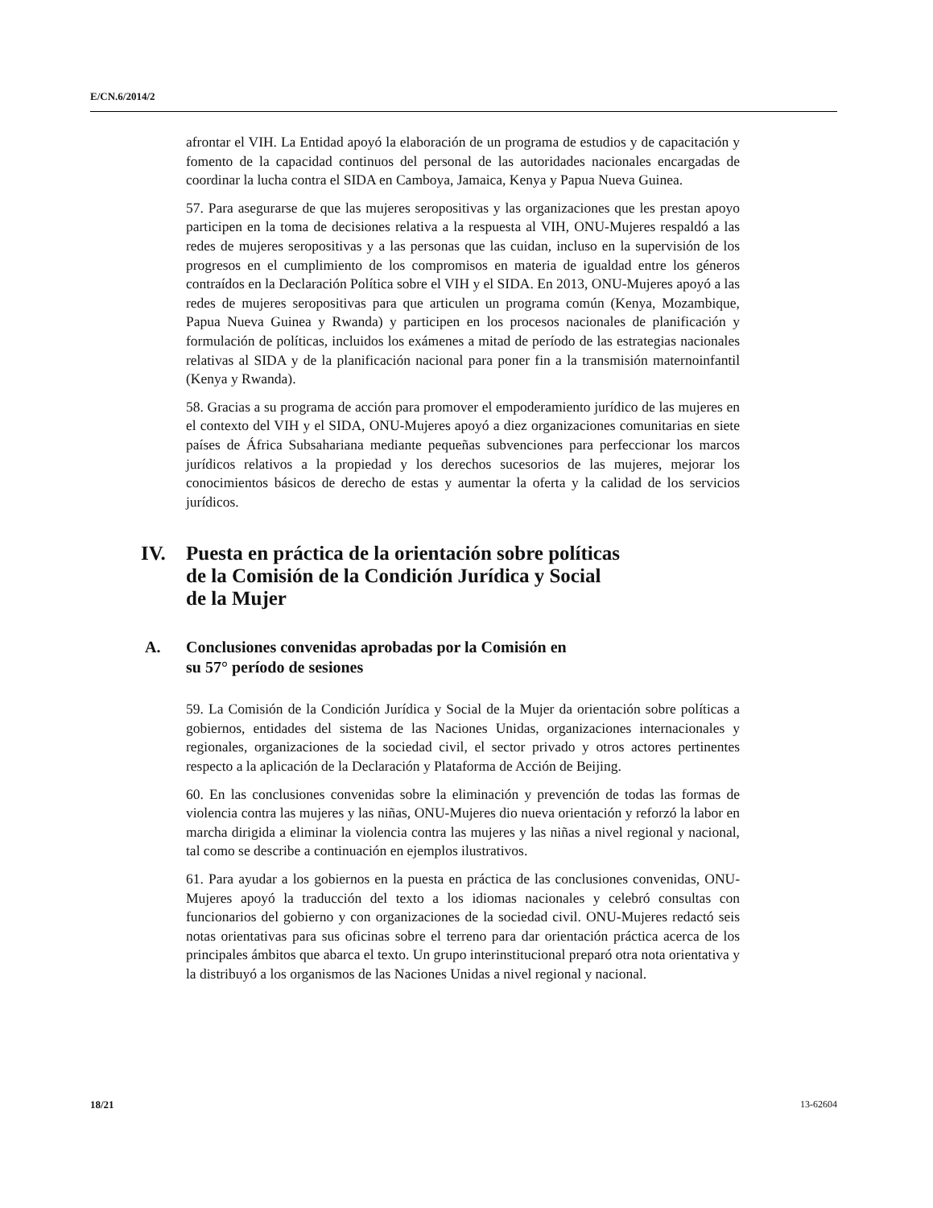E/CN.6/2014/2
afrontar el VIH. La Entidad apoyó la elaboración de un programa de estudios y de capacitación y fomento de la capacidad continuos del personal de las autoridades nacionales encargadas de coordinar la lucha contra el SIDA en Camboya, Jamaica, Kenya y Papua Nueva Guinea.
57. Para asegurarse de que las mujeres seropositivas y las organizaciones que les prestan apoyo participen en la toma de decisiones relativa a la respuesta al VIH, ONU-Mujeres respaldó a las redes de mujeres seropositivas y a las personas que las cuidan, incluso en la supervisión de los progresos en el cumplimiento de los compromisos en materia de igualdad entre los géneros contraídos en la Declaración Política sobre el VIH y el SIDA. En 2013, ONU-Mujeres apoyó a las redes de mujeres seropositivas para que articulen un programa común (Kenya, Mozambique, Papua Nueva Guinea y Rwanda) y participen en los procesos nacionales de planificación y formulación de políticas, incluidos los exámenes a mitad de período de las estrategias nacionales relativas al SIDA y de la planificación nacional para poner fin a la transmisión maternoinfantil (Kenya y Rwanda).
58. Gracias a su programa de acción para promover el empoderamiento jurídico de las mujeres en el contexto del VIH y el SIDA, ONU-Mujeres apoyó a diez organizaciones comunitarias en siete países de África Subsahariana mediante pequeñas subvenciones para perfeccionar los marcos jurídicos relativos a la propiedad y los derechos sucesorios de las mujeres, mejorar los conocimientos básicos de derecho de estas y aumentar la oferta y la calidad de los servicios jurídicos.
IV. Puesta en práctica de la orientación sobre políticas
de la Comisión de la Condición Jurídica y Social
de la Mujer
A. Conclusiones convenidas aprobadas por la Comisión en
su 57° período de sesiones
59. La Comisión de la Condición Jurídica y Social de la Mujer da orientación sobre políticas a gobiernos, entidades del sistema de las Naciones Unidas, organizaciones internacionales y regionales, organizaciones de la sociedad civil, el sector privado y otros actores pertinentes respecto a la aplicación de la Declaración y Plataforma de Acción de Beijing.
60. En las conclusiones convenidas sobre la eliminación y prevención de todas las formas de violencia contra las mujeres y las niñas, ONU-Mujeres dio nueva orientación y reforzó la labor en marcha dirigida a eliminar la violencia contra las mujeres y las niñas a nivel regional y nacional, tal como se describe a continuación en ejemplos ilustrativos.
61. Para ayudar a los gobiernos en la puesta en práctica de las conclusiones convenidas, ONU-Mujeres apoyó la traducción del texto a los idiomas nacionales y celebró consultas con funcionarios del gobierno y con organizaciones de la sociedad civil. ONU-Mujeres redactó seis notas orientativas para sus oficinas sobre el terreno para dar orientación práctica acerca de los principales ámbitos que abarca el texto. Un grupo interinstitucional preparó otra nota orientativa y la distribuyó a los organismos de las Naciones Unidas a nivel regional y nacional.
18/21 13-62604